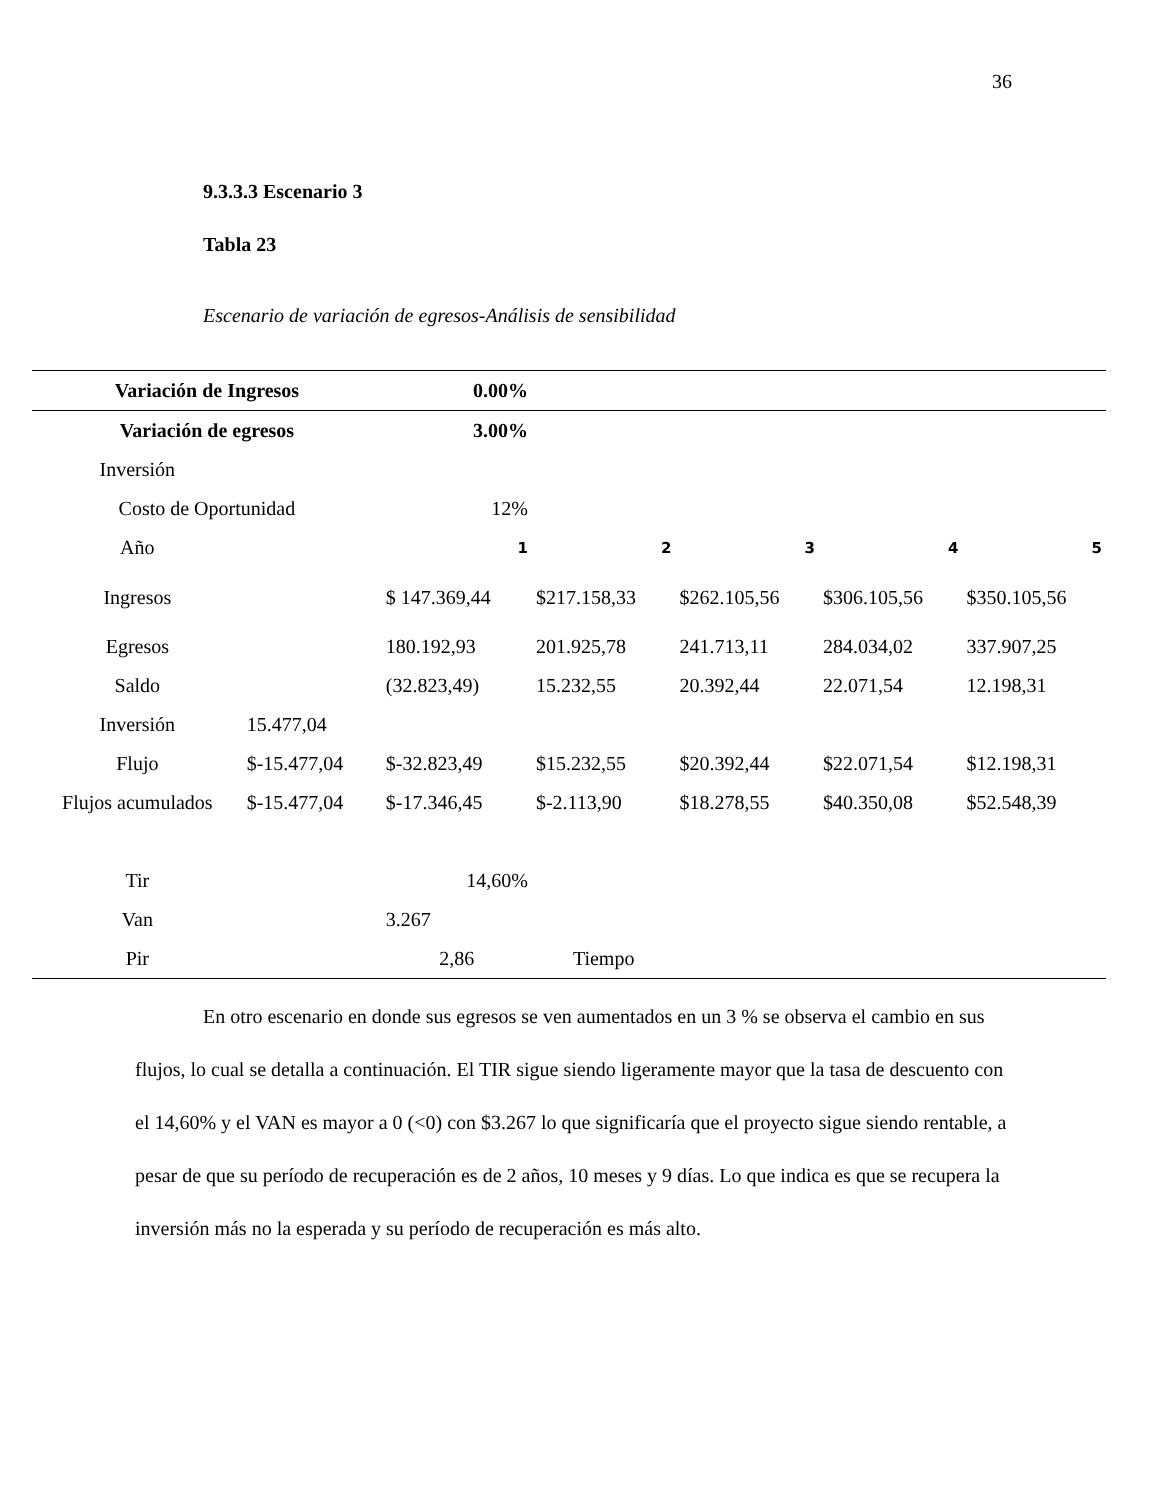36
9.3.3.3 Escenario 3
Tabla 23
Escenario de variación de egresos-Análisis de sensibilidad
| Variación de Ingresos | | 0.00% | | | | |
| Variación de egresos | | 3.00% | | | | |
| Inversión | | | | | | |
| Costo de Oportunidad | | 12% | | | | |
| Año | | 1 | 2 | 3 | 4 | 5 |
| Ingresos | | $ 147.369,44 | $217.158,33 | $262.105,56 | $306.105,56 | $350.105,56 |
| Egresos | | 180.192,93 | 201.925,78 | 241.713,11 | 284.034,02 | 337.907,25 |
| Saldo | | (32.823,49) | 15.232,55 | 20.392,44 | 22.071,54 | 12.198,31 |
| Inversión | 15.477,04 | | | | | |
| Flujo | $-15.477,04 | $-32.823,49 | $15.232,55 | $20.392,44 | $22.071,54 | $12.198,31 |
| Flujos acumulados | $-15.477,04 | $-17.346,45 | $-2.113,90 | $18.278,55 | $40.350,08 | $52.548,39 |
| Tir | | 14,60% | | | | |
| Van | | 3.267 | | | | |
| Pir | | 2,86 | Tiempo | | | |
En otro escenario en donde sus egresos se ven aumentados en un 3 % se observa el cambio en sus flujos, lo cual se detalla a continuación. El TIR sigue siendo ligeramente mayor que la tasa de descuento con el 14,60% y el VAN es mayor a 0 (<0) con $3.267 lo que significaría que el proyecto sigue siendo rentable, a pesar de que su período de recuperación es de 2 años, 10 meses y 9 días. Lo que indica es que se recupera la inversión más no la esperada y su período de recuperación es más alto.